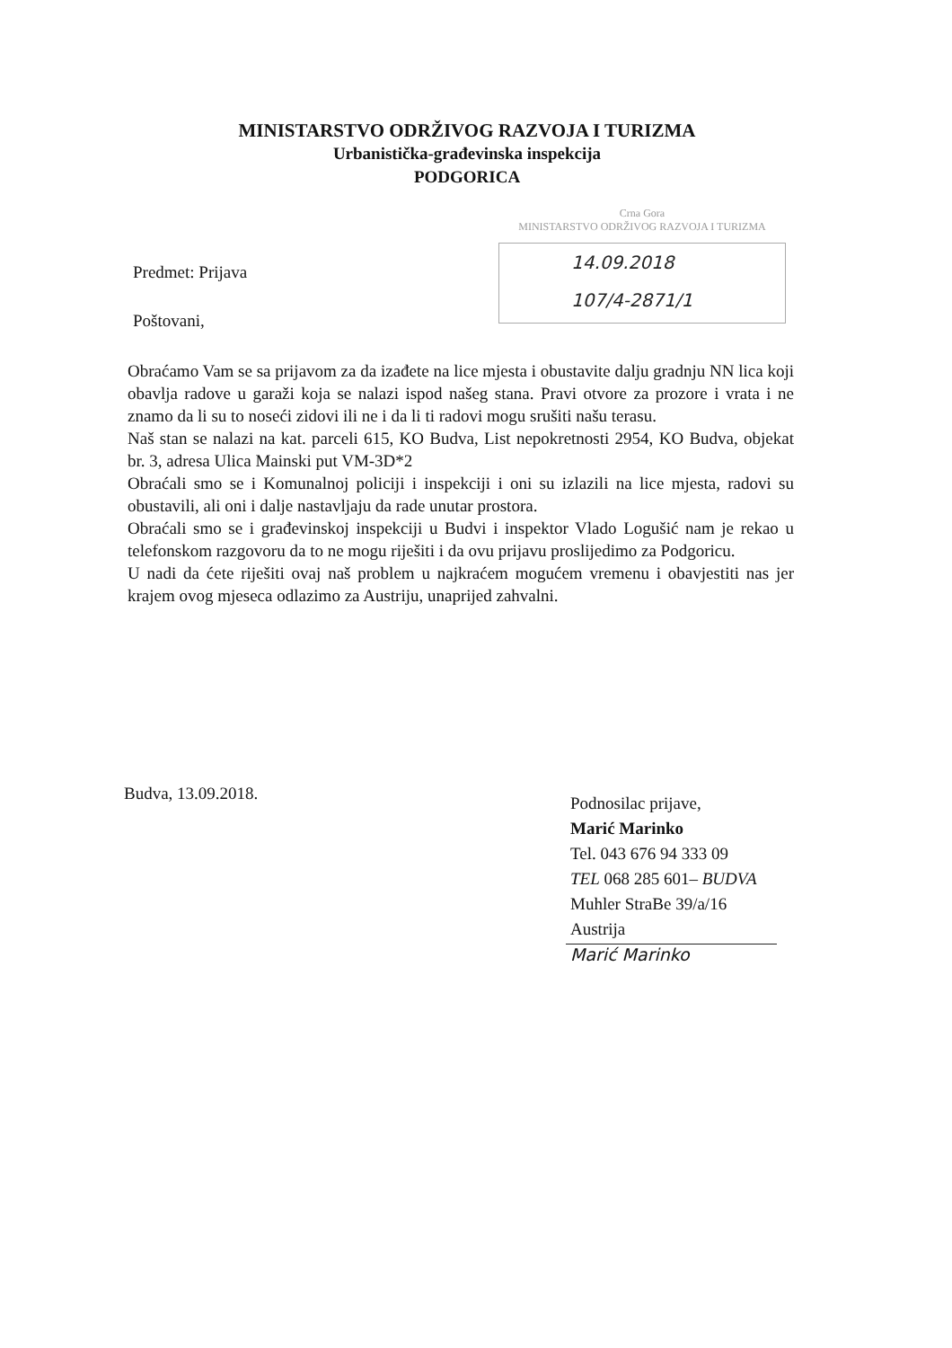MINISTARSTVO ODRŽIVOG RAZVOJA I TURIZMA
Urbanistička-građevinska inspekcija
PODGORICA
Crna Gora
MINISTARSTVO ODRŽIVOG RAZVOJA I TURIZMA
14.09.2018
107/4-2871/1
Predmet: Prijava
Poštovani,
Obraćamo Vam se sa prijavom za da izađete na lice mjesta i obustavite dalju gradnju NN lica koji obavlja radove u garaži koja se nalazi ispod našeg stana. Pravi otvore za prozore i vrata i ne znamo da li su to noseći zidovi ili ne i da li ti radovi mogu srušiti našu terasu.
Naš stan se nalazi na kat. parceli 615, KO Budva, List nepokretnosti 2954, KO Budva, objekat br. 3, adresa Ulica Mainski put VM-3D*2
Obraćali smo se i Komunalnoj policiji i inspekciji i oni su izlazili na lice mjesta, radovi su obustavili, ali oni i dalje nastavljaju da rade unutar prostora.
Obraćali smo se i građevinskoj inspekciji u Budvi i inspektor Vlado Logušić nam je rekao u telefonskom razgovoru da to ne mogu riješiti i da ovu prijavu proslijedimo za Podgoricu.
U nadi da ćete riješiti ovaj naš problem u najkraćem mogućem vremenu i obavjestiti nas jer krajem ovog mjeseca odlazimo za Austriju, unaprijed zahvalni.
Budva, 13.09.2018.
Podnosilac prijave,
Marić Marinko
Tel. 043 676 94 333 09
TEL 068 285 601– BUDVA
Muhler StraBe 39/a/16
Austrija
Marić Marinko